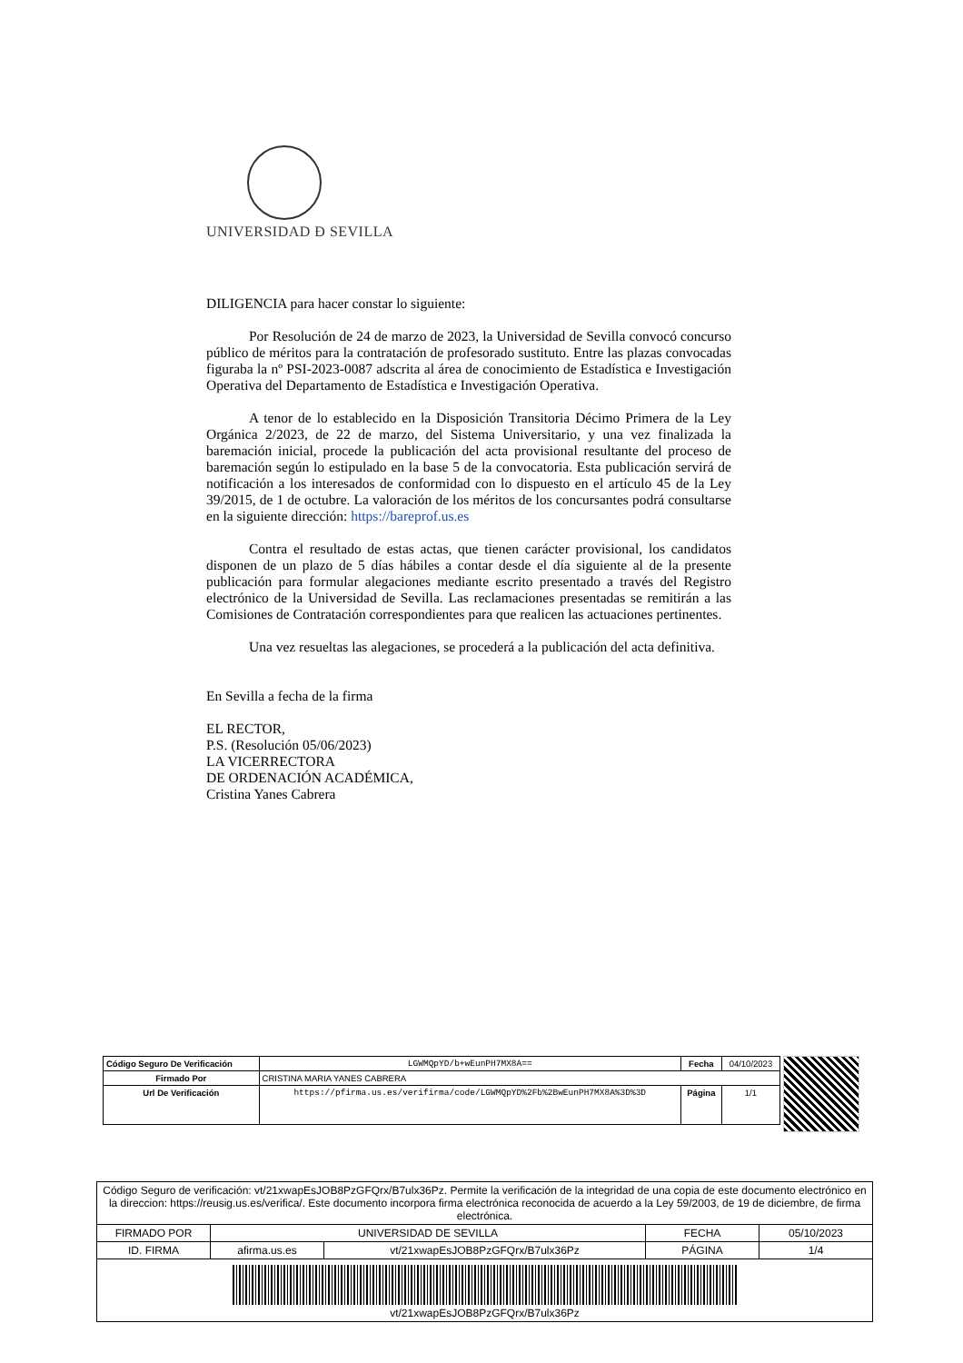UNIVERSIDAD Ð SEVILLA
DILIGENCIA para hacer constar lo siguiente:
Por Resolución de 24 de marzo de 2023, la Universidad de Sevilla convocó concurso público de méritos para la contratación de profesorado sustituto. Entre las plazas convocadas figuraba la nº PSI-2023-0087 adscrita al área de conocimiento de Estadística e Investigación Operativa del Departamento de Estadística e Investigación Operativa.
A tenor de lo establecido en la Disposición Transitoria Décimo Primera de la Ley Orgánica 2/2023, de 22 de marzo, del Sistema Universitario, y una vez finalizada la baremación inicial, procede la publicación del acta provisional resultante del proceso de baremación según lo estipulado en la base 5 de la convocatoria. Esta publicación servirá de notificación a los interesados de conformidad con lo dispuesto en el artículo 45 de la Ley 39/2015, de 1 de octubre. La valoración de los méritos de los concursantes podrá consultarse en la siguiente dirección: https://bareprof.us.es
Contra el resultado de estas actas, que tienen carácter provisional, los candidatos disponen de un plazo de 5 días hábiles a contar desde el día siguiente al de la presente publicación para formular alegaciones mediante escrito presentado a través del Registro electrónico de la Universidad de Sevilla. Las reclamaciones presentadas se remitirán a las Comisiones de Contratación correspondientes para que realicen las actuaciones pertinentes.
Una vez resueltas las alegaciones, se procederá a la publicación del acta definitiva.
En Sevilla a fecha de la firma
EL RECTOR,
P.S. (Resolución 05/06/2023)
LA VICERRECTORA
DE ORDENACIÓN ACADÉMICA,
Cristina Yanes Cabrera
| Código Seguro De Verificación | LGWMQpYD/b+wEunPH7MX8A== | Fecha | 04/10/2023 |
| Firmado Por | CRISTINA MARIA YANES CABRERA | | |
| Url De Verificación | https://pfirma.us.es/verifirma/code/LGWMQpYD%2Fb%2BwEunPH7MX8A%3D%3D | Página | 1/1 |
| Código Seguro de verificación: vt/21xwapEsJOB8PzGFQrx/B7ulx36Pz. Permite la verificación de la integridad de una copia de este documento electrónico en la direccion: https://reusig.us.es/verifica/. Este documento incorpora firma electrónica reconocida de acuerdo a la Ley 59/2003, de 19 de diciembre, de firma electrónica. | | | | |
| FIRMADO POR | UNIVERSIDAD DE SEVILLA | | FECHA | 05/10/2023 |
| ID. FIRMA | afirma.us.es | vt/21xwapEsJOB8PzGFQrx/B7ulx36Pz | PÁGINA | 1/4 |
| vt/21xwapEsJOB8PzGFQrx/B7ulx36Pz | | | | |